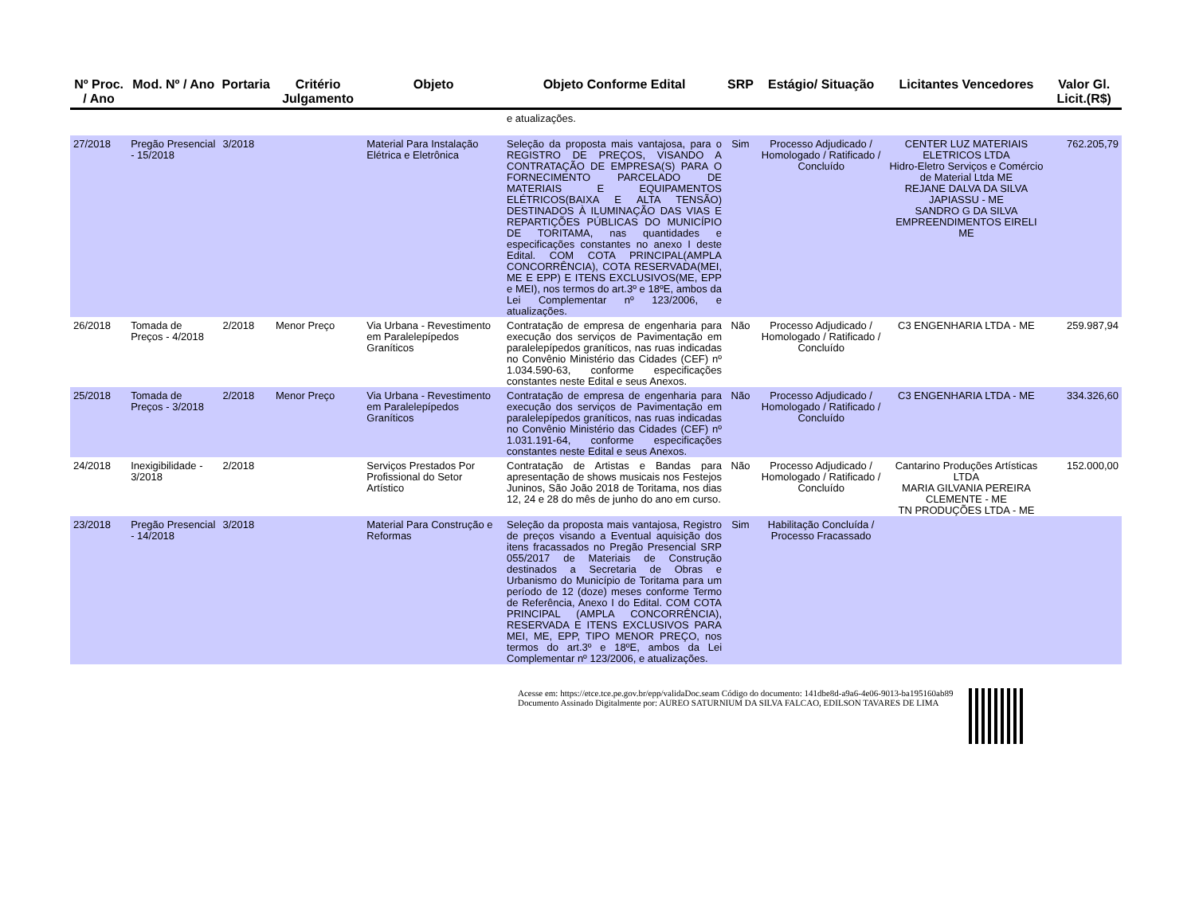| Nº Proc. / Ano | Mod. Nº / Ano | Portaria | Critério Julgamento | Objeto | Objeto Conforme Edital | SRP | Estágio/ Situação | Licitantes Vencedores | Valor Gl. Licit.(R$) |
| --- | --- | --- | --- | --- | --- | --- | --- | --- | --- |
| | | | | | e atualizações. | | | | |
| 27/2018 | Pregão Presencial - 15/2018 | 3/2018 | | Material Para Instalação Elétrica e Eletrônica | Seleção da proposta mais vantajosa, para o REGISTRO DE PREÇOS, VISANDO A CONTRATAÇÃO DE EMPRESA(S) PARA O FORNECIMENTO PARCELADO DE MATERIAIS E EQUIPAMENTOS ELÉTRICOS(BAIXA E ALTA TENSÃO) DESTINADOS À ILUMINAÇÃO DAS VIAS E REPARTIÇÕES PÚBLICAS DO MUNICÍPIO DE TORITAMA, nas quantidades e especificações constantes no anexo I deste Edital. COM COTA PRINCIPAL(AMPLA CONCORRÊNCIA), COTA RESERVADA(MEI, ME E EPP) E ITENS EXCLUSIVOS(ME, EPP e MEI), nos termos do art.3º e 18ºE, ambos da Lei Complementar nº 123/2006, e atualizações. | Sim | Processo Adjudicado / Homologado / Ratificado / Concluído | CENTER LUZ MATERIAIS ELETRICOS LTDA Hidro-Eletro Serviços e Comércio de Material Ltda ME REJANE DALVA DA SILVA JAPIASSU - ME SANDRO G DA SILVA EMPREENDIMENTOS EIRELI ME | 762.205,79 |
| 26/2018 | Tomada de Preços - 4/2018 | 2/2018 | Menor Preço | Via Urbana - Revestimento em Paralelepípedos Graníticos | Contratação de empresa de engenharia para execução dos serviços de Pavimentação em paralelepípedos graníticos, nas ruas indicadas no Convênio Ministério das Cidades (CEF) nº 1.034.590-63, conforme especificações constantes neste Edital e seus Anexos. | Não | Processo Adjudicado / Homologado / Ratificado / Concluído | C3 ENGENHARIA LTDA - ME | 259.987,94 |
| 25/2018 | Tomada de Preços - 3/2018 | 2/2018 | Menor Preço | Via Urbana - Revestimento em Paralelepípedos Graníticos | Contratação de empresa de engenharia para execução dos serviços de Pavimentação em paralelepípedos graníticos, nas ruas indicadas no Convênio Ministério das Cidades (CEF) nº 1.031.191-64, conforme especificações constantes neste Edital e seus Anexos. | Não | Processo Adjudicado / Homologado / Ratificado / Concluído | C3 ENGENHARIA LTDA - ME | 334.326,60 |
| 24/2018 | Inexigibilidade - 3/2018 | 2/2018 | | Serviços Prestados Por Profissional do Setor Artístico | Contratação de Artistas e Bandas para apresentação de shows musicais nos Festejos Juninos, São João 2018 de Toritama, nos dias 12, 24 e 28 do mês de junho do ano em curso. | Não | Processo Adjudicado / Homologado / Ratificado / Concluído | Cantarino Produções Artísticas LTDA MARIA GILVANIA PEREIRA CLEMENTE - ME TN PRODUÇÕES LTDA - ME | 152.000,00 |
| 23/2018 | Pregão Presencial - 14/2018 | 3/2018 | | Material Para Construção e Reformas | Seleção da proposta mais vantajosa, Registro de preços visando a Eventual aquisição dos itens fracassados no Pregão Presencial SRP 055/2017 de Materiais de Construção destinados a Secretaria de Obras e Urbanismo do Município de Toritama para um período de 12 (doze) meses conforme Termo de Referência, Anexo I do Edital. COM COTA PRINCIPAL (AMPLA CONCORRÊNCIA), RESERVADA E ITENS EXCLUSIVOS PARA MEI, ME, EPP, TIPO MENOR PREÇO, nos termos do art.3º e 18ºE, ambos da Lei Complementar nº 123/2006, e atualizações. | Sim | Habilitação Concluída / Processo Fracassado | | |
Acesse em: https://etce.tce.pe.gov.br/epp/validaDoc.seam Código do documento: 141dbe8d-a9a6-4e06-9013-ba195160ab89
Documento Assinado Digitalmente por: AUREO SATURNIUM DA SILVA FALCAO, EDILSON TAVARES DE LIMA